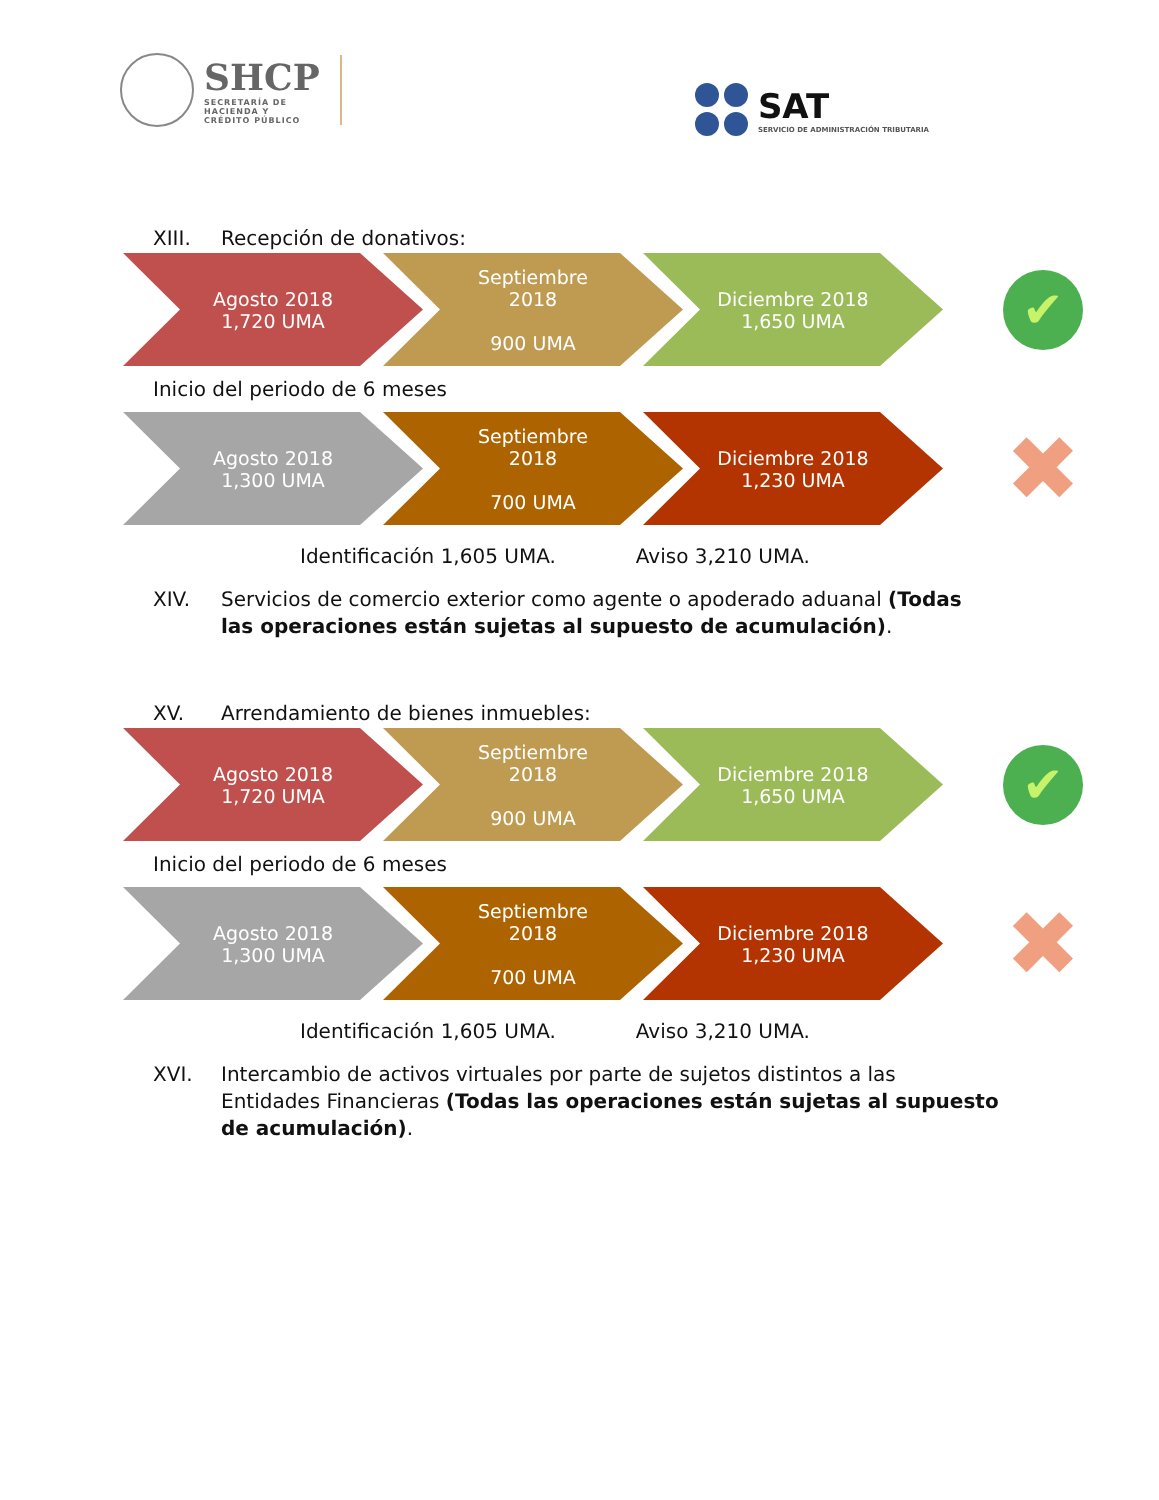SHCP
SECRETARÍA DE
HACIENDA Y
CRÉDITO PÚBLICO
SAT
SERVICIO DE ADMINISTRACIÓN TRIBUTARIA
XIII. Recepción de donativos:
Agosto 2018
1,720 UMA
Septiembre
2018
900 UMA
Diciembre 2018
1,650 UMA
✔
Inicio del periodo de 6 meses
Agosto 2018
1,300 UMA
Septiembre
2018
700 UMA
Diciembre 2018
1,230 UMA
✖
Identificación 1,605 UMA. Aviso 3,210 UMA.
XIV. Servicios de comercio exterior como agente o apoderado aduanal (Todas las operaciones están sujetas al supuesto de acumulación).
XV. Arrendamiento de bienes inmuebles:
Agosto 2018
1,720 UMA
Septiembre
2018
900 UMA
Diciembre 2018
1,650 UMA
✔
Inicio del periodo de 6 meses
Agosto 2018
1,300 UMA
Septiembre
2018
700 UMA
Diciembre 2018
1,230 UMA
✖
Identificación 1,605 UMA. Aviso 3,210 UMA.
XVI. Intercambio de activos virtuales por parte de sujetos distintos a las Entidades Financieras (Todas las operaciones están sujetas al supuesto de acumulación).